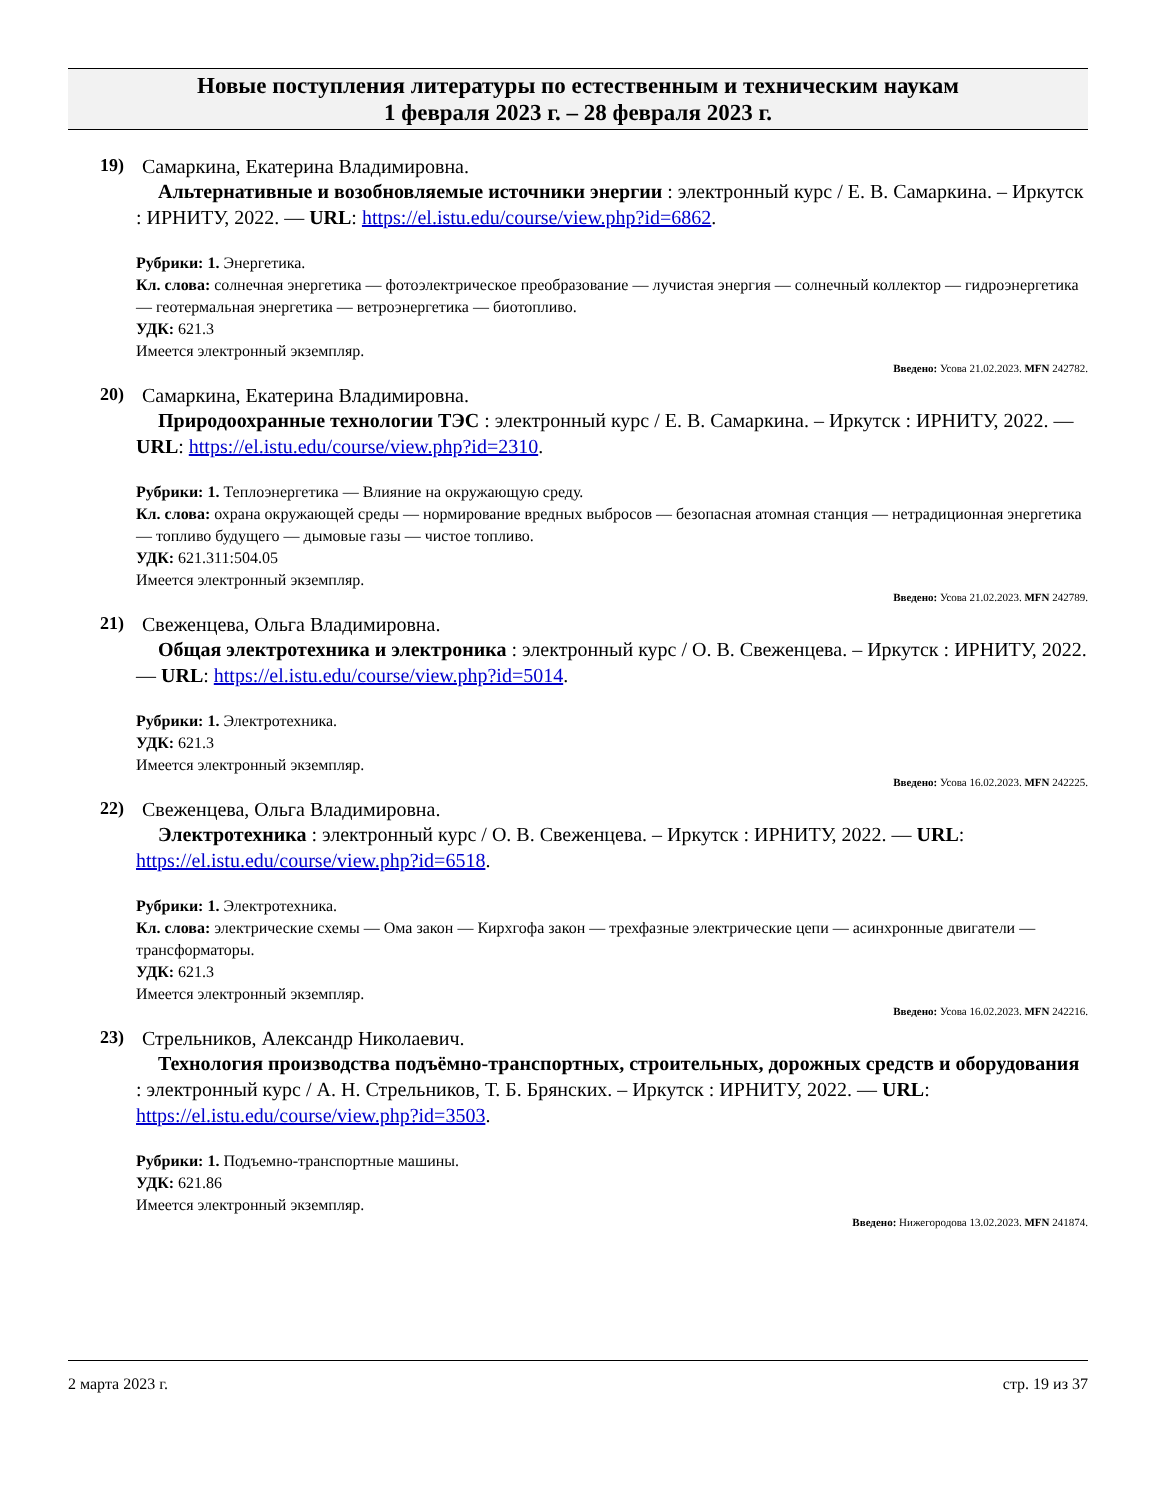Новые поступления литературы по естественным и техническим наукам
1 февраля 2023 г. – 28 февраля 2023 г.
19) Самаркина, Екатерина Владимировна.
Альтернативные и возобновляемые источники энергии : электронный курс / Е. В. Самаркина. – Иркутск : ИРНИТУ, 2022. — URL: https://el.istu.edu/course/view.php?id=6862.
Рубрики: 1. Энергетика.
Кл. слова: солнечная энергетика — фотоэлектрическое преобразование — лучистая энергия — солнечный коллектор — гидроэнергетика — геотермальная энергетика — ветроэнергетика — биотопливо.
УДК: 621.3
Имеется электронный экземпляр.
Введено: Усова 21.02.2023. MFN 242782.
20) Самаркина, Екатерина Владимировна.
Природоохранные технологии ТЭС : электронный курс / Е. В. Самаркина. – Иркутск : ИРНИТУ, 2022. — URL: https://el.istu.edu/course/view.php?id=2310.
Рубрики: 1. Теплоэнергетика — Влияние на окружающую среду.
Кл. слова: охрана окружающей среды — нормирование вредных выбросов — безопасная атомная станция — нетрадиционная энергетика — топливо будущего — дымовые газы — чистое топливо.
УДК: 621.311:504.05
Имеется электронный экземпляр.
Введено: Усова 21.02.2023. MFN 242789.
21) Свеженцева, Ольга Владимировна.
Общая электротехника и электроника : электронный курс / О. В. Свеженцева. – Иркутск : ИРНИТУ, 2022. — URL: https://el.istu.edu/course/view.php?id=5014.
Рубрики: 1. Электротехника.
УДК: 621.3
Имеется электронный экземпляр.
Введено: Усова 16.02.2023. MFN 242225.
22) Свеженцева, Ольга Владимировна.
Электротехника : электронный курс / О. В. Свеженцева. – Иркутск : ИРНИТУ, 2022. — URL: https://el.istu.edu/course/view.php?id=6518.
Рубрики: 1. Электротехника.
Кл. слова: электрические схемы — Ома закон — Кирхгофа закон — трехфазные электрические цепи — асинхронные двигатели — трансформаторы.
УДК: 621.3
Имеется электронный экземпляр.
Введено: Усова 16.02.2023. MFN 242216.
23) Стрельников, Александр Николаевич.
Технология производства подъёмно-транспортных, строительных, дорожных средств и оборудования : электронный курс / А. Н. Стрельников, Т. Б. Брянских. – Иркутск : ИРНИТУ, 2022. — URL: https://el.istu.edu/course/view.php?id=3503.
Рубрики: 1. Подъемно-транспортные машины.
УДК: 621.86
Имеется электронный экземпляр.
Введено: Нижегородова 13.02.2023. MFN 241874.
2 марта 2023 г. стр. 19 из 37